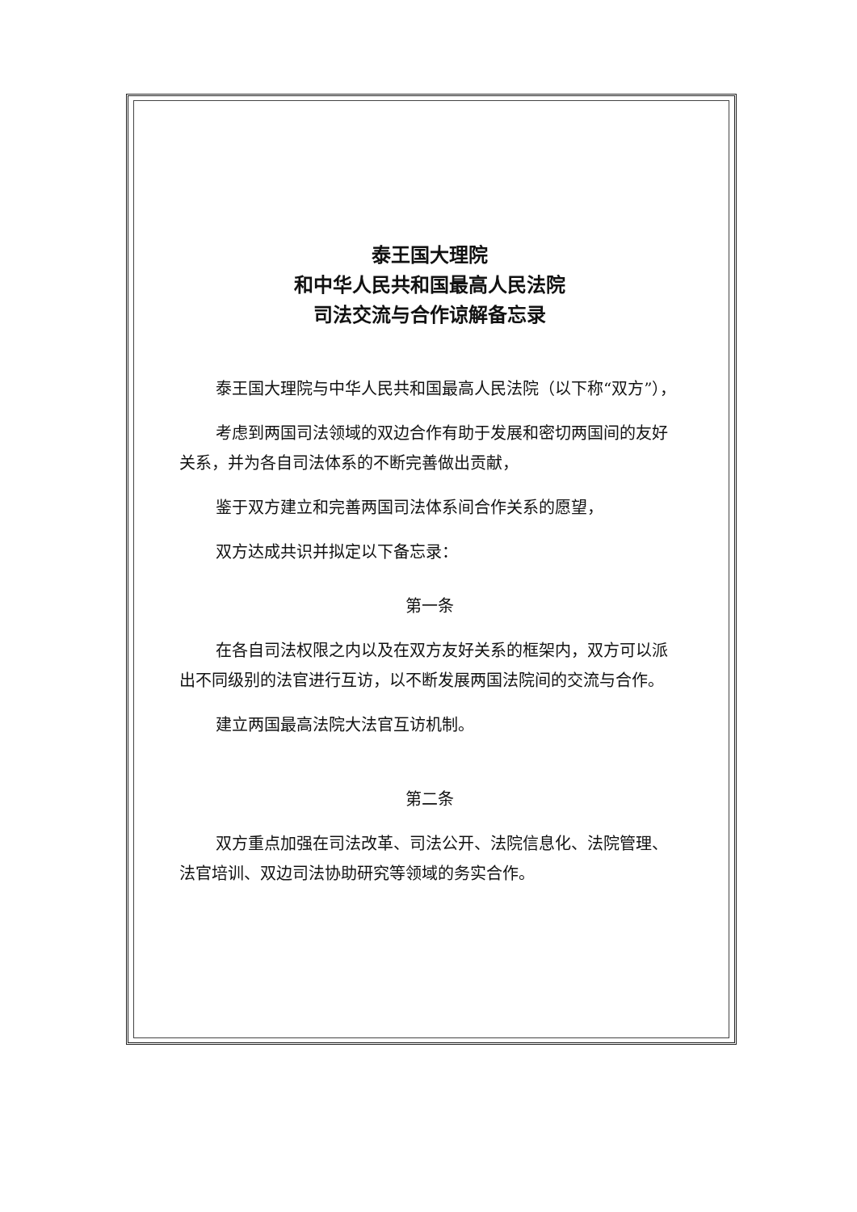泰王国大理院
和中华人民共和国最高人民法院
司法交流与合作谅解备忘录
泰王国大理院与中华人民共和国最高人民法院（以下称“双方”），
考虑到两国司法领域的双边合作有助于发展和密切两国间的友好关系，并为各自司法体系的不断完善做出贡献，
鉴于双方建立和完善两国司法体系间合作关系的愿望，
双方达成共识并拟定以下备忘录：
第一条
在各自司法权限之内以及在双方友好关系的框架内，双方可以派出不同级别的法官进行互访，以不断发展两国法院间的交流与合作。
建立两国最高法院大法官互访机制。
第二条
双方重点加强在司法改革、司法公开、法院信息化、法院管理、法官培训、双边司法协助研究等领域的务实合作。